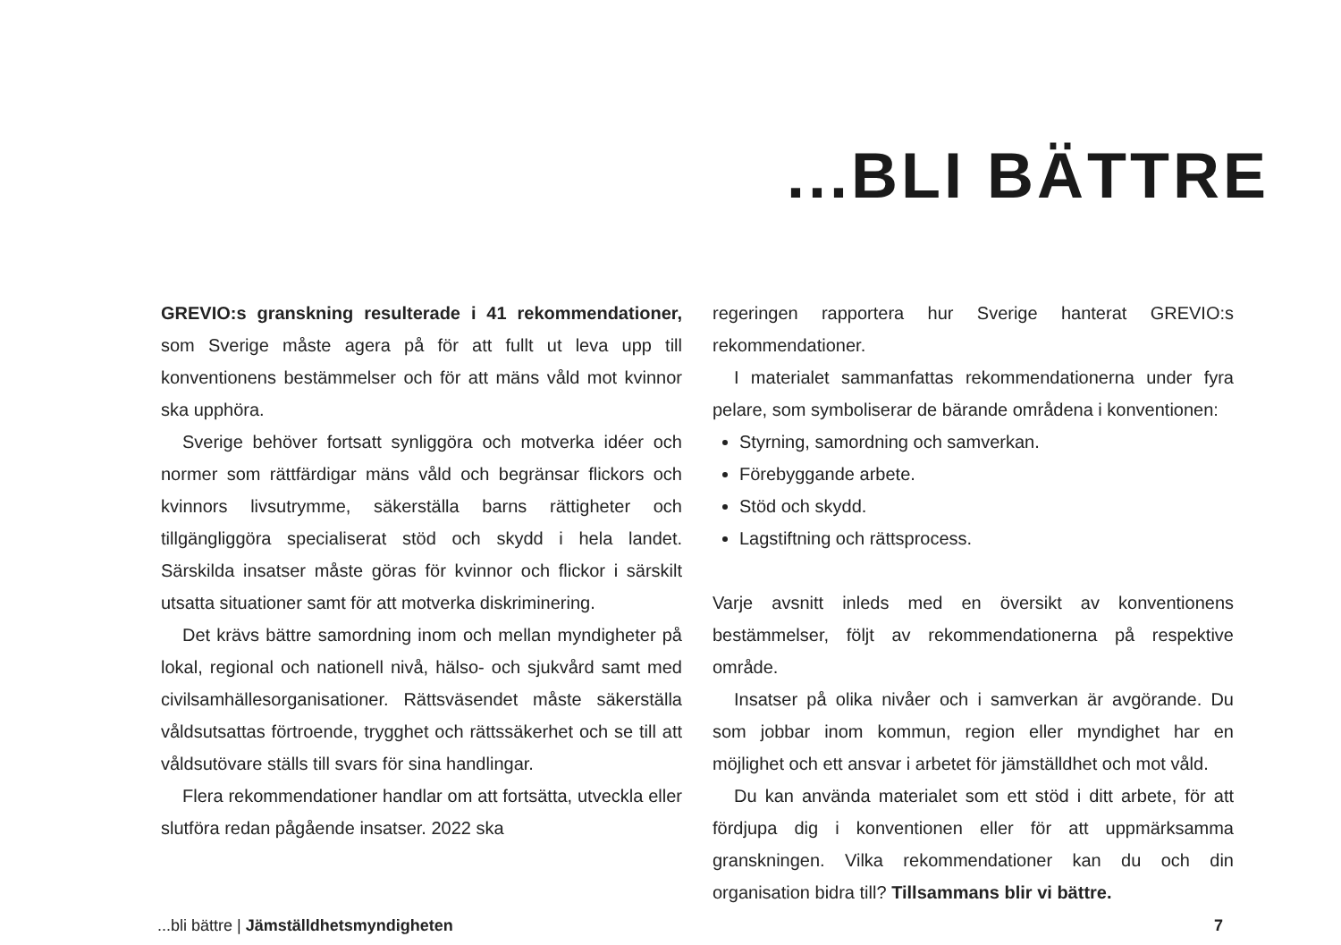...BLI BÄTTRE
GREVIO:s granskning resulterade i 41 rekommendationer, som Sverige måste agera på för att fullt ut leva upp till konventionens bestämmelser och för att mäns våld mot kvinnor ska upphöra.
Sverige behöver fortsatt synliggöra och motverka idéer och normer som rättfärdigar mäns våld och begränsar flickors och kvinnors livsutrymme, säkerställa barns rättigheter och tillgängliggöra specialiserat stöd och skydd i hela landet. Särskilda insatser måste göras för kvinnor och flickor i särskilt utsatta situationer samt för att motverka diskriminering.
Det krävs bättre samordning inom och mellan myndigheter på lokal, regional och nationell nivå, hälso- och sjukvård samt med civilsamhällesorganisationer. Rättsväsendet måste säkerställa våldsutsattas förtroende, trygghet och rättssäkerhet och se till att våldsutövare ställs till svars för sina handlingar.
Flera rekommendationer handlar om att fortsätta, utveckla eller slutföra redan pågående insatser. 2022 ska
regeringen rapportera hur Sverige hanterat GREVIO:s rekommendationer.
I materialet sammanfattas rekommendationerna under fyra pelare, som symboliserar de bärande områdena i konventionen:
Styrning, samordning och samverkan.
Förebyggande arbete.
Stöd och skydd.
Lagstiftning och rättsprocess.
Varje avsnitt inleds med en översikt av konventionens bestämmelser, följt av rekommendationerna på respektive område.
Insatser på olika nivåer och i samverkan är avgörande. Du som jobbar inom kommun, region eller myndighet har en möjlighet och ett ansvar i arbetet för jämställdhet och mot våld.
Du kan använda materialet som ett stöd i ditt arbete, för att fördjupa dig i konventionen eller för att uppmärksamma granskningen. Vilka rekommendationer kan du och din organisation bidra till? Tillsammans blir vi bättre.
...bli bättre | Jämställdhetsmyndigheten 7